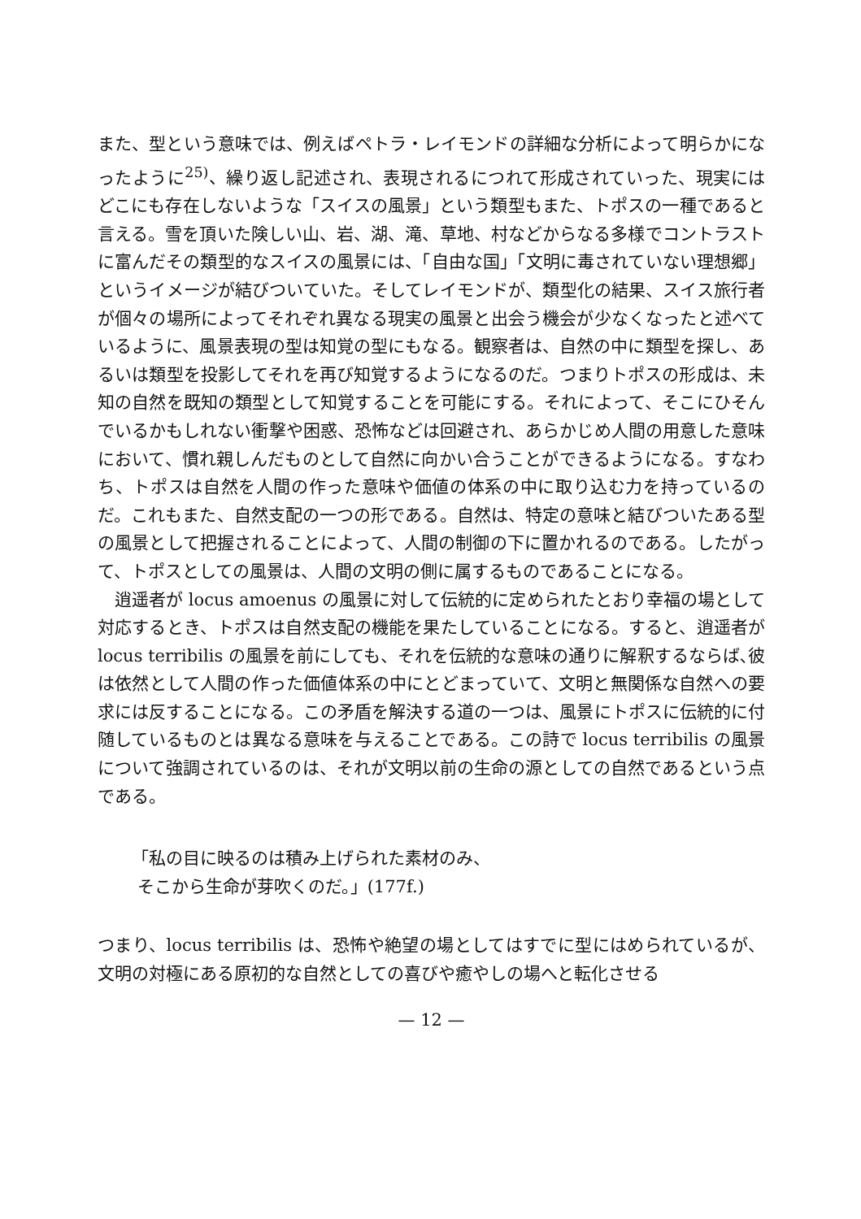また、型という意味では、例えばペトラ・レイモンドの詳細な分析によって明らかになったように<sup>25)</sup>、繰り返し記述され、表現されるにつれて形成されていった、現実にはどこにも存在しないような「スイスの風景」という類型もまた、トポスの一種であると言える。雪を頂いた険しい山、岩、湖、滝、草地、村などからなる多様でコントラストに富んだその類型的なスイスの風景には、「自由な国」「文明に毒されていない理想郷」というイメージが結びついていた。そしてレイモンドが、類型化の結果、スイス旅行者が個々の場所によってそれぞれ異なる現実の風景と出会う機会が少なくなったと述べているように、風景表現の型は知覚の型にもなる。観察者は、自然の中に類型を探し、あるいは類型を投影してそれを再び知覚するようになるのだ。つまりトポスの形成は、未知の自然を既知の類型として知覚することを可能にする。それによって、そこにひそんでいるかもしれない衝撃や困惑、恐怖などは回避され、あらかじめ人間の用意した意味において、慣れ親しんだものとして自然に向かい合うことができるようになる。すなわち、トポスは自然を人間の作った意味や価値の体系の中に取り込む力を持っているのだ。これもまた、自然支配の一つの形である。自然は、特定の意味と結びついたある型の風景として把握されることによって、人間の制御の下に置かれるのである。したがって、トポスとしての風景は、人間の文明の側に属するものであることになる。
逍遥者が locus amoenus の風景に対して伝統的に定められたとおり幸福の場として対応するとき、トポスは自然支配の機能を果たしていることになる。すると、逍遥者が locus terribilis の風景を前にしても、それを伝統的な意味の通りに解釈するならば､彼は依然として人間の作った価値体系の中にとどまっていて、文明と無関係な自然への要求には反することになる。この矛盾を解決する道の一つは、風景にトポスに伝統的に付随しているものとは異なる意味を与えることである。この詩で locus terribilis の風景について強調されているのは、それが文明以前の生命の源としての自然であるという点である。
「私の目に映るのは積み上げられた素材のみ、
そこから生命が芽吹くのだ。」(177f.)
つまり、locus terribilis は、恐怖や絶望の場としてはすでに型にはめられているが、文明の対極にある原初的な自然としての喜びや癒やしの場へと転化させる
— 12 —